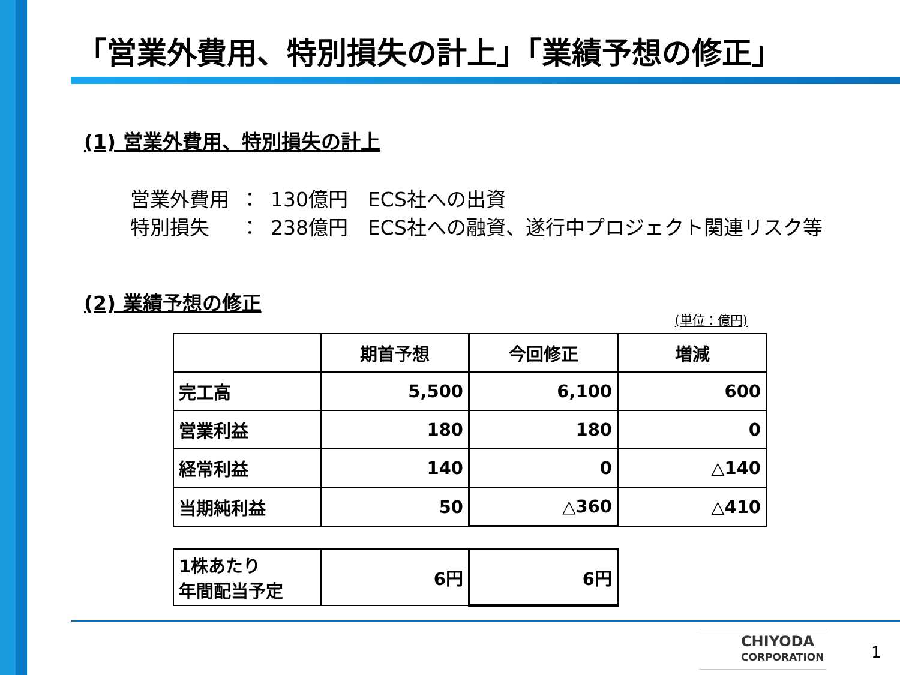「営業外費用、特別損失の計上」「業績予想の修正」
(1) 営業外費用、特別損失の計上
| 営業外費用 | ： | 130億円 ECS社への出資 |
| 特別損失 | ： | 238億円 ECS社への融資、遂行中プロジェクト関連リスク等 |
(2) 業績予想の修正
(単位：億円)
| | 期首予想 | 今回修正 | 増減 |
| --- | --- | --- | --- |
| 完工高 | 5,500 | 6,100 | 600 |
| 営業利益 | 180 | 180 | 0 |
| 経常利益 | 140 | 0 | △140 |
| 当期純利益 | 50 | △360 | △410 |
| 1株あたり 年間配当予定 | 6円 | 6円 |
CHIYODA
CORPORATION
1